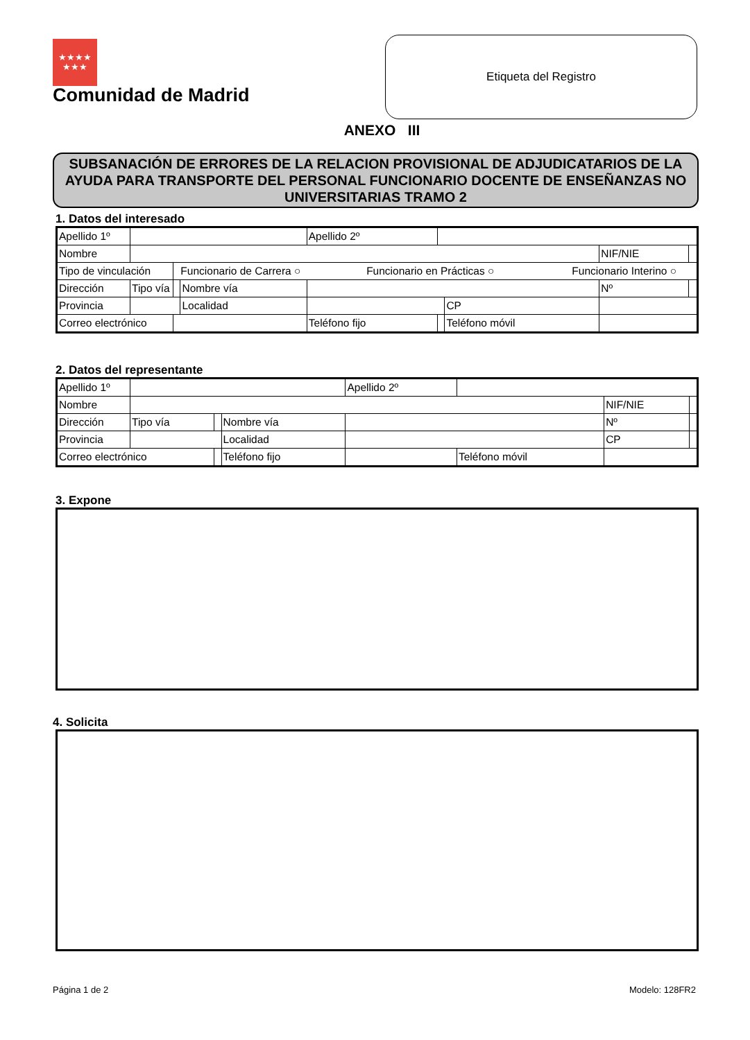★★★★
★★★
Comunidad de Madrid
Etiqueta del Registro
ANEXO III
SUBSANACIÓN DE ERRORES DE LA RELACION PROVISIONAL DE ADJUDICATARIOS DE LA AYUDA PARA TRANSPORTE DEL PERSONAL FUNCIONARIO DOCENTE DE ENSEÑANZAS NO UNIVERSITARIAS TRAMO 2
1. Datos del interesado
| Apellido 1º | | | | | Apellido 2º | | | | |
| Nombre | | | | | | | | NIF/NIE | |
| Tipo de vinculación | | Funcionario de Carrera ○ Funcionario en Prácticas ○ Funcionario Interino ○ | | | | | | | |
| Dirección | Tipo vía | | Nombre vía | | | | | Nº | |
| Provincia | | | Localidad | | | | CP | | |
| Correo electrónico | | | | | Teléfono fijo | | Teléfono móvil | | |
2. Datos del representante
| Apellido 1º | | | | Apellido 2º | | | |
| Nombre | | | | | | NIF/NIE | |
| Dirección | Tipo vía | | Nombre vía | | | Nº | |
| Provincia | | | Localidad | | | CP | |
| Correo electrónico | | | Teléfono fijo | | Teléfono móvil | | |
3. Expone
4. Solicita
Página 1 de 2 Modelo: 128FR2